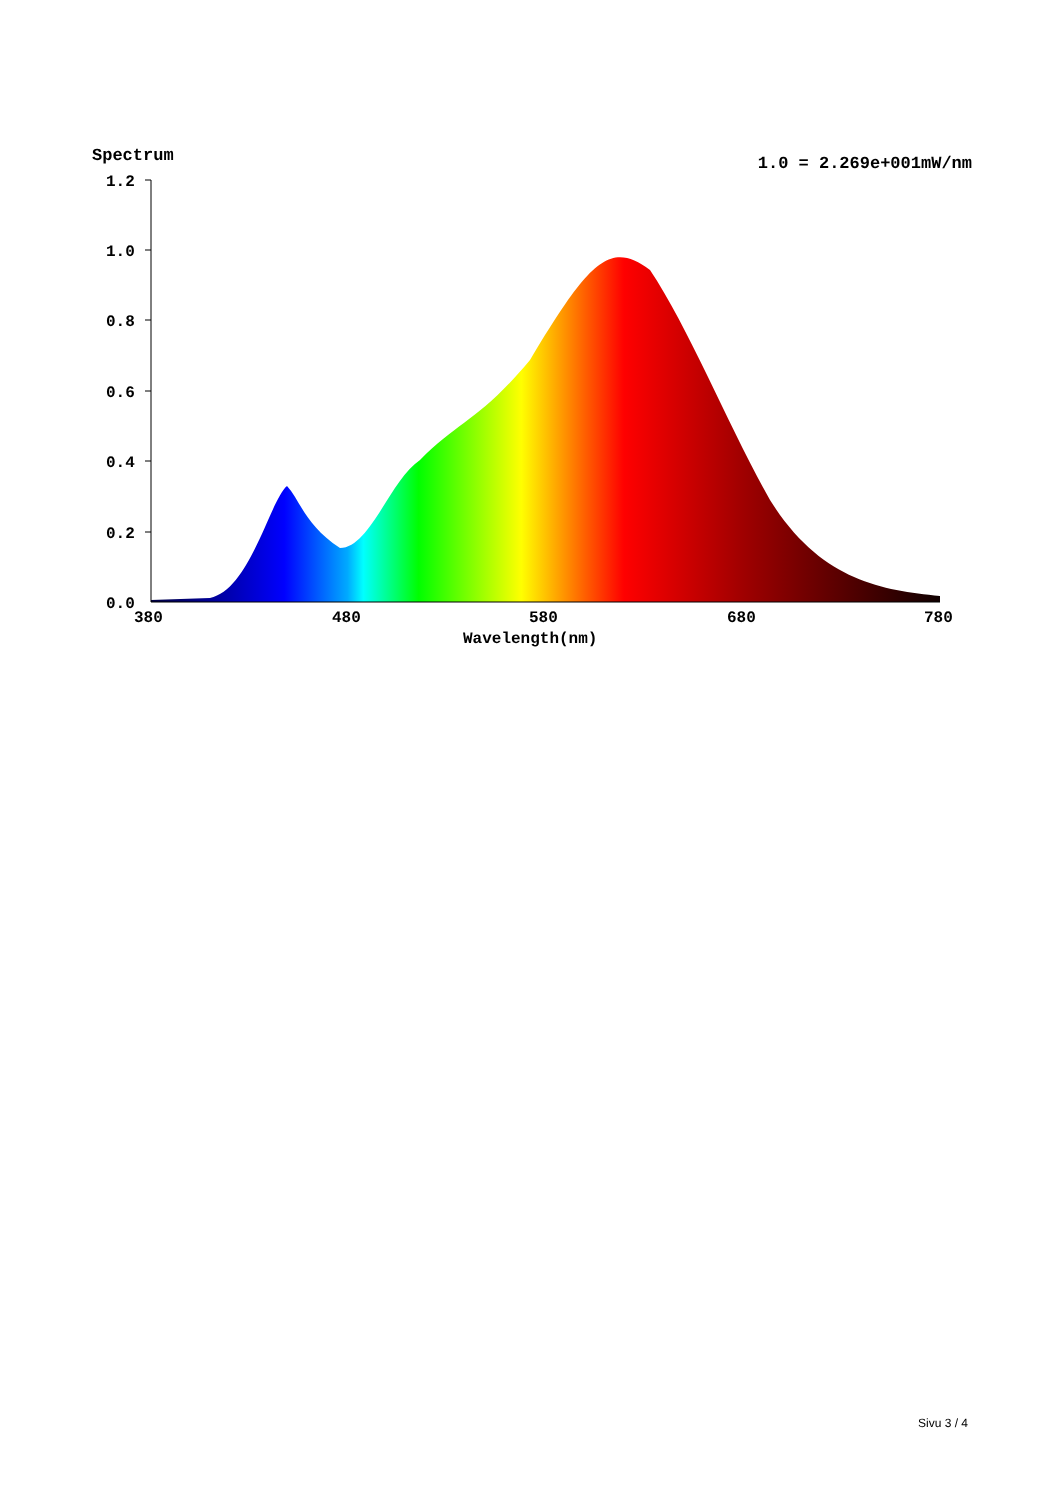Spectrum 1.0 = 2.269e+001mW/nm
1.2
1.0
0.8
0.6
0.4
0.2
0.0
380
480
580
680
780
Wavelength(nm)
Sivu 3 / 4